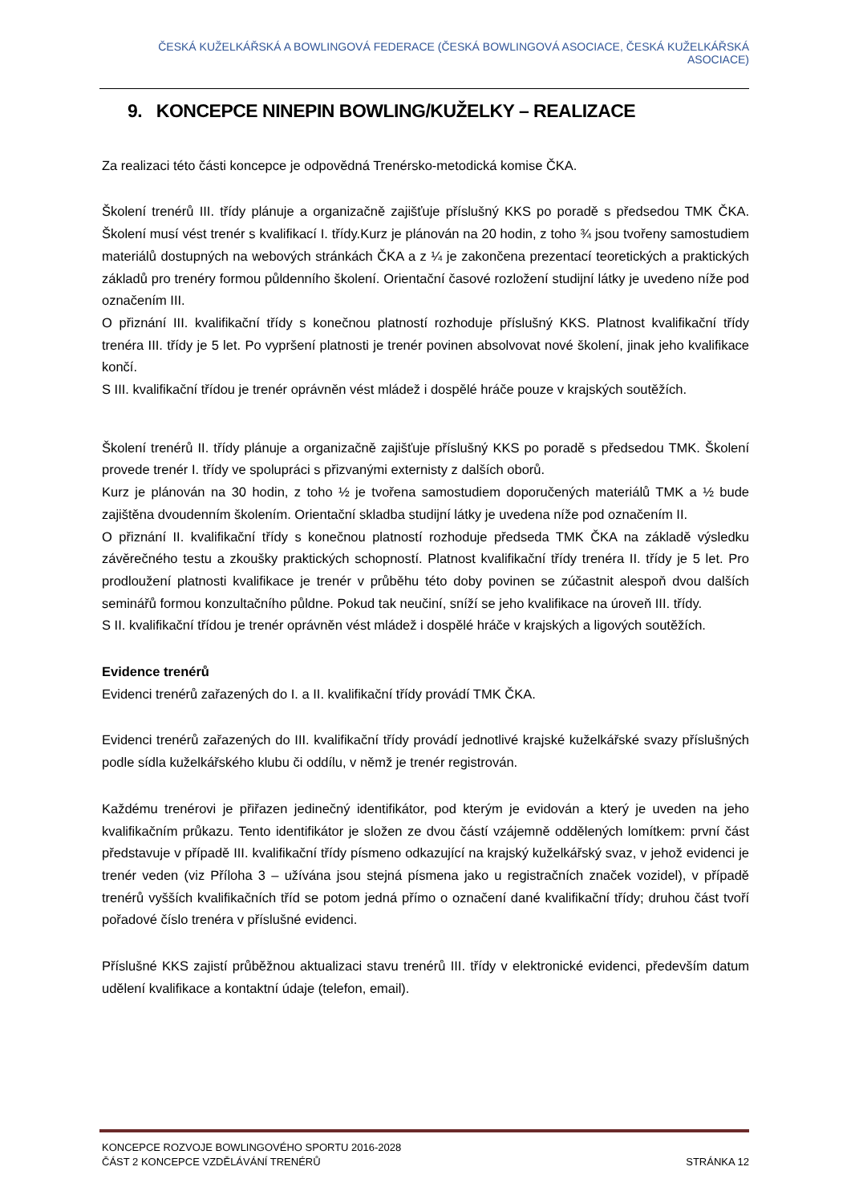ČESKÁ KUŽELKÁŘSKÁ A BOWLINGOVÁ FEDERACE (ČESKÁ BOWLINGOVÁ ASOCIACE, ČESKÁ KUŽELKÁŘSKÁ ASOCIACE)
9. KONCEPCE NINEPIN BOWLING/KUŽELKY – REALIZACE
Za realizaci této části koncepce je odpovědná Trenérsko-metodická komise ČKA.
Školení trenérů III. třídy plánuje a organizačně zajišťuje příslušný KKS po poradě s předsedou TMK ČKA. Školení musí vést trenér s kvalifikací I. třídy.Kurz je plánován na 20 hodin, z toho ¾ jsou tvořeny samostudiem materiálů dostupných na webových stránkách ČKA a z ¼ je zakončena prezentací teoretických a praktických základů pro trenéry formou půldenního školení. Orientační časové rozložení studijní látky je uvedeno níže pod označením III.
O přiznání III. kvalifikační třídy s konečnou platností rozhoduje příslušný KKS. Platnost kvalifikační třídy trenéra III. třídy je 5 let. Po vypršení platnosti je trenér povinen absolvovat nové školení, jinak jeho kvalifikace končí.
S III. kvalifikační třídou je trenér oprávněn vést mládež i dospělé hráče pouze v krajských soutěžích.
Školení trenérů II. třídy plánuje a organizačně zajišťuje příslušný KKS po poradě s předsedou TMK. Školení provede trenér I. třídy ve spolupráci s přizvanými externisty z dalších oborů.
Kurz je plánován na 30 hodin, z toho ½ je tvořena samostudiem doporučených materiálů TMK a ½ bude zajištěna dvoudenním školením. Orientační skladba studijní látky je uvedena níže pod označením II.
O přiznání II. kvalifikační třídy s konečnou platností rozhoduje předseda TMK ČKA na základě výsledku závěrečného testu a zkoušky praktických schopností. Platnost kvalifikační třídy trenéra II. třídy je 5 let. Pro prodloužení platnosti kvalifikace je trenér v průběhu této doby povinen se zúčastnit alespoň dvou dalších seminářů formou konzultačního půldne. Pokud tak neučiní, sníží se jeho kvalifikace na úroveň III. třídy.
S II. kvalifikační třídou je trenér oprávněn vést mládež i dospělé hráče v krajských a ligových soutěžích.
Evidence trenérů
Evidenci trenérů zařazených do I. a II. kvalifikační třídy provádí TMK ČKA.
Evidenci trenérů zařazených do III. kvalifikační třídy provádí jednotlivé krajské kuželkářské svazy příslušných podle sídla kuželkářského klubu či oddílu, v němž je trenér registrován.
Každému trenérovi je přiřazen jedinečný identifikátor, pod kterým je evidován a který je uveden na jeho kvalifikačním průkazu. Tento identifikátor je složen ze dvou částí vzájemně oddělených lomítkem: první část představuje v případě III. kvalifikační třídy písmeno odkazující na krajský kuželkářský svaz, v jehož evidenci je trenér veden (viz Příloha 3 – užívána jsou stejná písmena jako u registračních značek vozidel), v případě trenérů vyšších kvalifikačních tříd se potom jedná přímo o označení dané kvalifikační třídy; druhou část tvoří pořadové číslo trenéra v příslušné evidenci.
Příslušné KKS zajistí průběžnou aktualizaci stavu trenérů III. třídy v elektronické evidenci, především datum udělení kvalifikace a kontaktní údaje (telefon, email).
KONCEPCE ROZVOJE BOWLINGOVÉHO SPORTU 2016-2028
ČÁST 2 KONCEPCE VZDĚLÁVÁNÍ TRENÉRŮ STRÁNKA 12